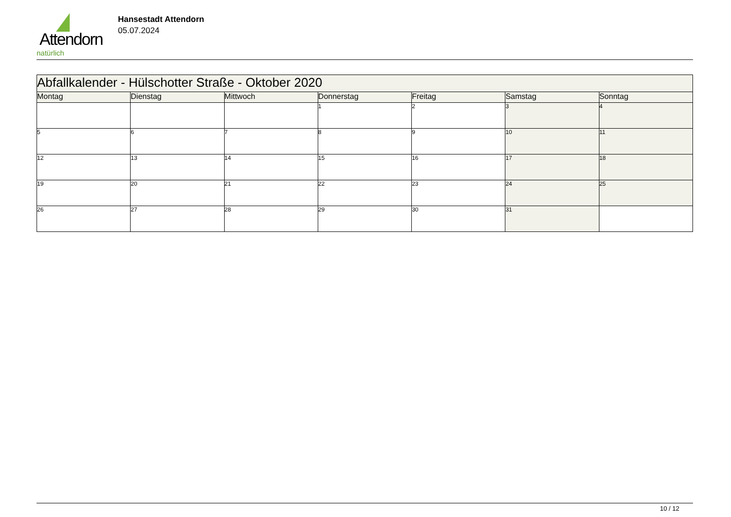Attendorn
natürlich
Hansestadt Attendorn
05.07.2024
| Abfallkalender - Hülschotter Straße - Oktober 2020 | | | | | | |
| Montag | Dienstag | Mittwoch | Donnerstag | Freitag | Samstag | Sonntag |
| | | | 1 | 2 | 3 | 4 |
| 5 | 6 | 7 | 8 | 9 | 10 | 11 |
| 12 | 13 | 14 | 15 | 16 | 17 | 18 |
| 19 | 20 | 21 | 22 | 23 | 24 | 25 |
| 26 | 27 | 28 | 29 | 30 | 31 | |
10 / 12